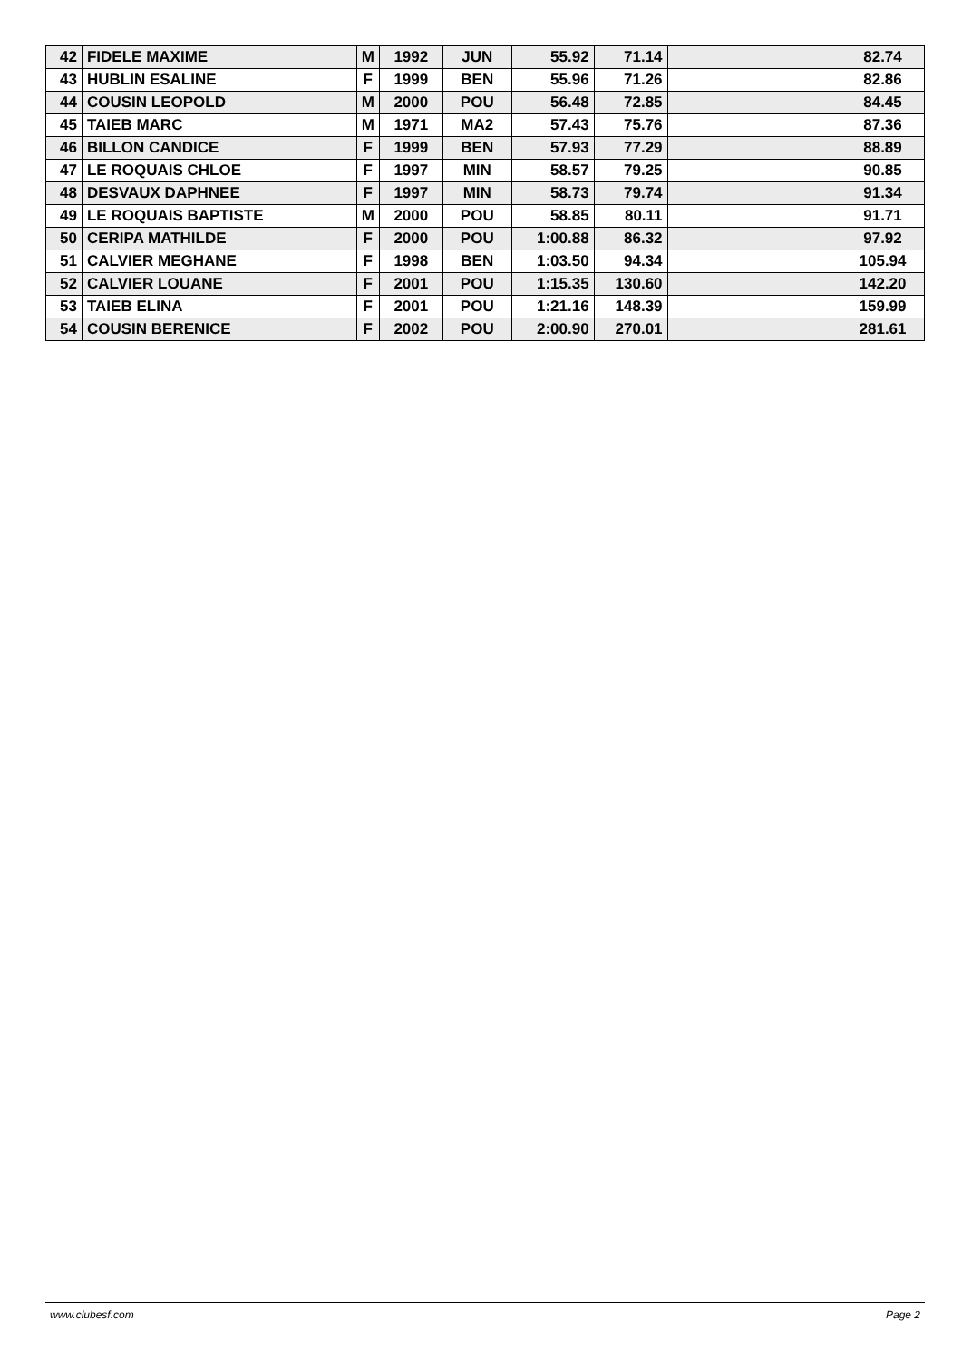| 42 | FIDELE MAXIME | M | 1992 | JUN | 55.92 | 71.14 | | 82.74 |
| 43 | HUBLIN ESALINE | F | 1999 | BEN | 55.96 | 71.26 | | 82.86 |
| 44 | COUSIN LEOPOLD | M | 2000 | POU | 56.48 | 72.85 | | 84.45 |
| 45 | TAIEB MARC | M | 1971 | MA2 | 57.43 | 75.76 | | 87.36 |
| 46 | BILLON CANDICE | F | 1999 | BEN | 57.93 | 77.29 | | 88.89 |
| 47 | LE ROQUAIS CHLOE | F | 1997 | MIN | 58.57 | 79.25 | | 90.85 |
| 48 | DESVAUX DAPHNEE | F | 1997 | MIN | 58.73 | 79.74 | | 91.34 |
| 49 | LE ROQUAIS BAPTISTE | M | 2000 | POU | 58.85 | 80.11 | | 91.71 |
| 50 | CERIPA MATHILDE | F | 2000 | POU | 1:00.88 | 86.32 | | 97.92 |
| 51 | CALVIER MEGHANE | F | 1998 | BEN | 1:03.50 | 94.34 | | 105.94 |
| 52 | CALVIER LOUANE | F | 2001 | POU | 1:15.35 | 130.60 | | 142.20 |
| 53 | TAIEB ELINA | F | 2001 | POU | 1:21.16 | 148.39 | | 159.99 |
| 54 | COUSIN BERENICE | F | 2002 | POU | 2:00.90 | 270.01 | | 281.61 |
www.clubesf.com Page 2